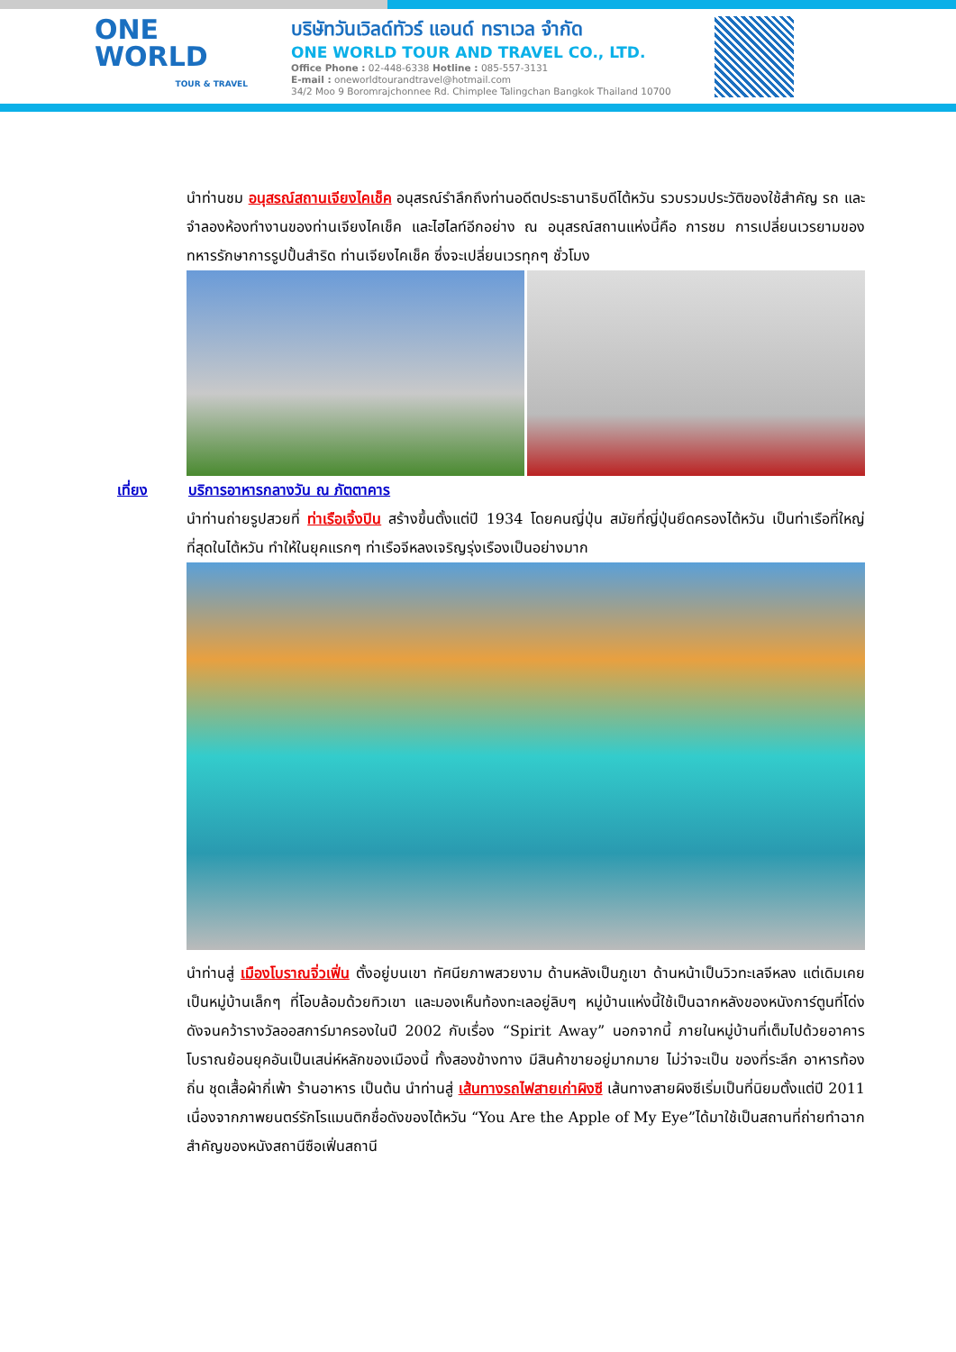ONE
WORLD
TOUR & TRAVEL
บริษัทวันเวิลด์ทัวร์ แอนด์ ทราเวล จำกัด
ONE WORLD TOUR AND TRAVEL CO., LTD.
Office Phone : 02-448-6338 Hotline : 085-557-3131
E-mail : oneworldtourandtravel@hotmail.com
34/2 Moo 9 Boromrajchonnee Rd. Chimplee Talingchan Bangkok Thailand 10700
นำท่านชม อนุสรณ์สถานเจียงไคเช็ค อนุสรณ์รำลึกถึงท่านอดีตประธานาธิบดีไต้หวัน รวบรวมประวัติของใช้สำคัญ รถ และจำลองห้องทำงานของท่านเจียงไคเช็ค และไฮไลท์อีกอย่าง ณ อนุสรณ์สถานแห่งนี้คือ การชม การเปลี่ยนเวรยามของทหารรักษาการรูปปั้นสำริด ท่านเจียงไคเช็ค ซึ่งจะเปลี่ยนเวรทุกๆ ชั่วโมง
เที่ยง บริการอาหารกลางวัน ณ ภัตตาคาร
นำท่านถ่ายรูปสวยที่ ท่าเรือเจิ้งปิน สร้างขึ้นตั้งแต่ปี 1934 โดยคนญี่ปุ่น สมัยที่ญี่ปุ่นยึดครองไต้หวัน เป็นท่าเรือที่ใหญ่ที่สุดในไต้หวัน ทำให้ในยุคแรกๆ ท่าเรือจีหลงเจริญรุ่งเรืองเป็นอย่างมาก
นำท่านสู่ เมืองโบราณจิ่วเฟิ่น ตั้งอยู่บนเขา ทัศนียภาพสวยงาม ด้านหลังเป็นภูเขา ด้านหน้าเป็นวิวทะเลจีหลง แต่เดิมเคยเป็นหมู่บ้านเล็กๆ ที่โอบล้อมด้วยทิวเขา และมองเห็นท้องทะเลอยู่ลิบๆ หมู่บ้านแห่งนี้ใช้เป็นฉากหลังของหนังการ์ตูนที่โด่งดังจนคว้ารางวัลออสการ์มาครองในปี 2002 กับเรื่อง “Spirit Away” นอกจากนี้ ภายในหมู่บ้านที่เต็มไปด้วยอาคารโบราณย้อนยุคอันเป็นเสน่ห์หลักของเมืองนี้ ทั้งสองข้างทาง มีสินค้าขายอยู่มากมาย ไม่ว่าจะเป็น ของที่ระลึก อาหารท้องถิ่น ชุดเสื้อผ้ากี่เพ้า ร้านอาหาร เป็นต้น นำท่านสู่ เส้นทางรถไฟสายเก่าผิงซี เส้นทางสายผิงซีเริ่มเป็นที่นิยมตั้งแต่ปี 2011 เนื่องจากภาพยนตร์รักโรแมนติกชื่อดังของไต้หวัน “You Are the Apple of My Eye”ได้มาใช้เป็นสถานที่ถ่ายทำฉากสำคัญของหนังสถานีซือเฟิ่นสถานี